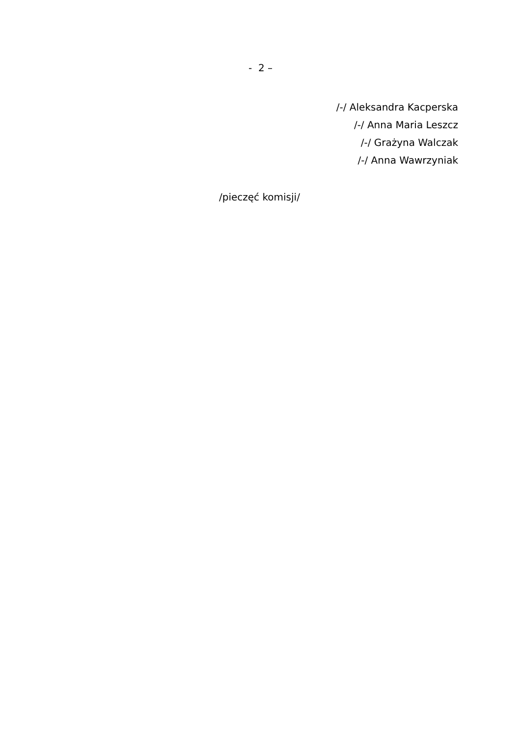- 2 –
/-/ Aleksandra Kacperska
/-/ Anna Maria Leszcz
/-/ Grażyna Walczak
/-/ Anna Wawrzyniak
/pieczęć komisji/